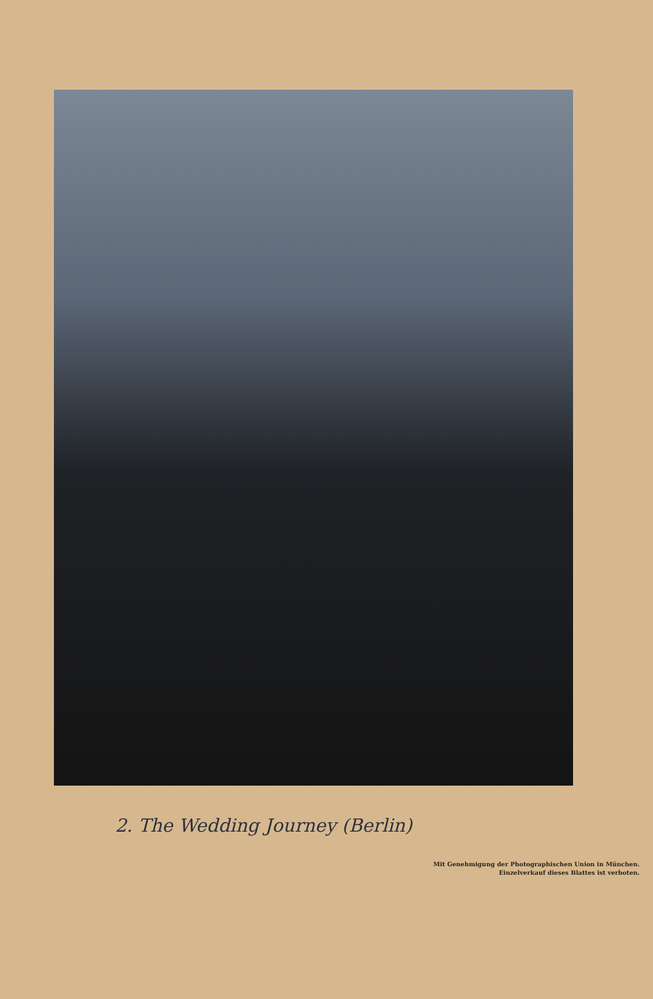2. The Wedding Journey (Berlin)
Mit Genehmigung der Photographischen Union in München.
Einzelverkauf dieses Blattes ist verboten.